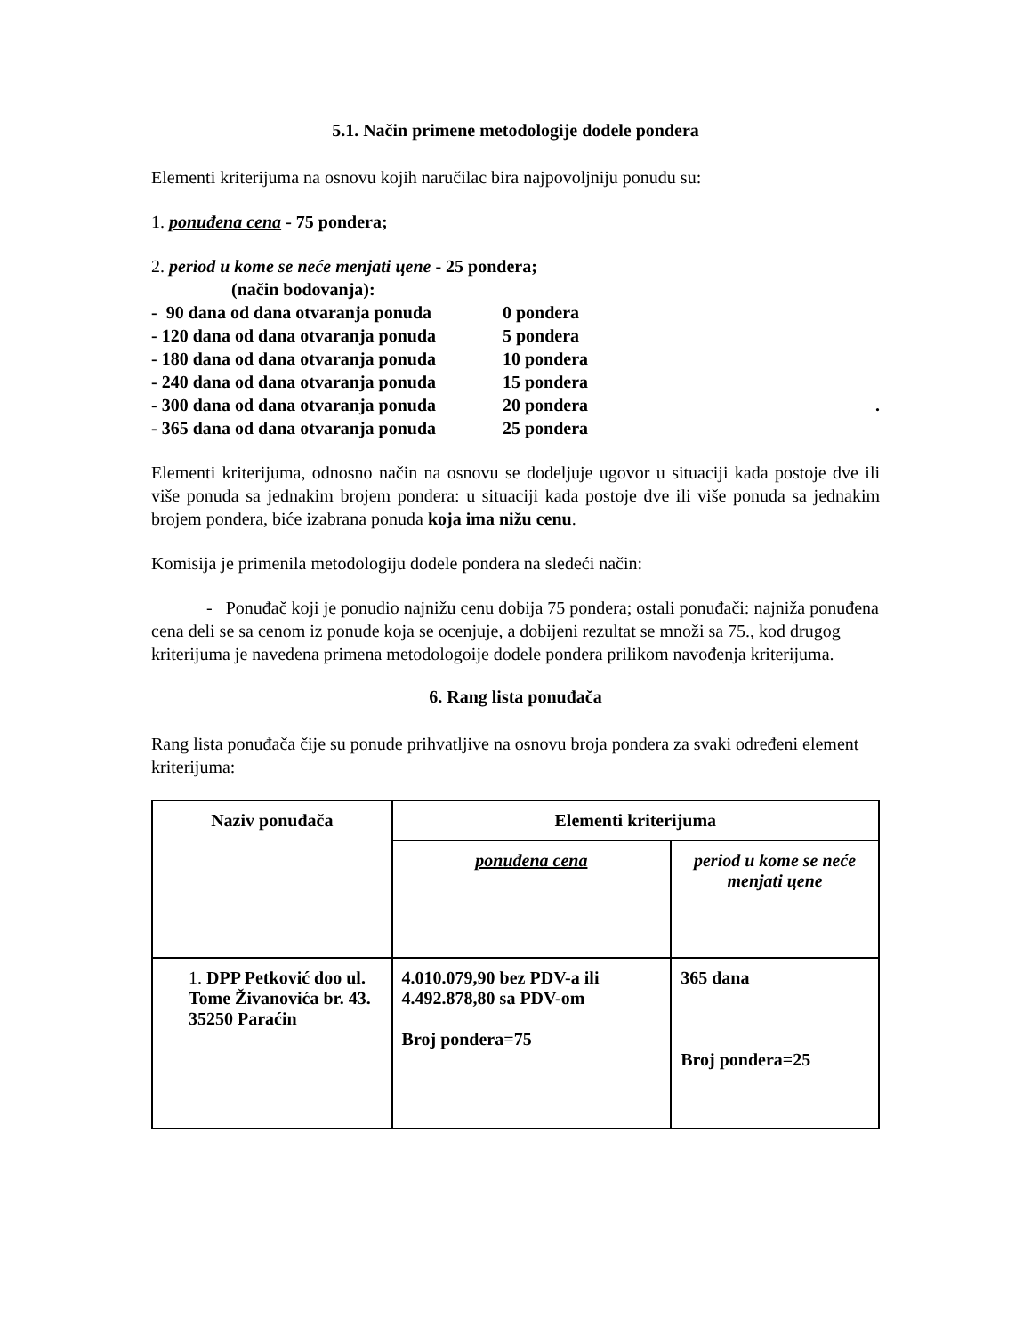5.1. Način primene metodologije dodele pondera
Elementi kriterijuma na osnovu kojih naručilac bira najpovoljniju ponudu su:
1. ponuđena cena - 75 pondera;
2. period u kome se neće menjati цene - 25 pondera;
(način bodovanja):
- 90 dana od dana otvaranja ponuda 0 pondera
- 120 dana od dana otvaranja ponuda 5 pondera
- 180 dana od dana otvaranja ponuda 10 pondera
- 240 dana od dana otvaranja ponuda 15 pondera
- 300 dana od dana otvaranja ponuda 20 pondera.
- 365 dana od dana otvaranja ponuda 25 pondera
Elementi kriterijuma, odnosno način na osnovu se dodeljuje ugovor u situaciji kada postoje dve ili više ponuda sa jednakim brojem pondera: u situaciji kada postoje dve ili više ponuda sa jednakim brojem pondera, biće izabrana ponuda koja ima nižu cenu.
Komisija je primenila metodologiju dodele pondera na sledeći način:
- Ponuđač koji je ponudio najnižu cenu dobija 75 pondera; ostali ponuđači: najniža ponuđena cena deli se sa cenom iz ponude koja se ocenjuje, a dobijeni rezultat se množi sa 75., kod drugog kriterijuma je navedena primena metodologoije dodele pondera prilikom navođenja kriterijuma.
6. Rang lista ponuđača
Rang lista ponuđača čije su ponude prihvatljive na osnovu broja pondera za svaki određeni element kriterijuma:
| Naziv ponuđača | Elementi kriterijuma | |
| --- | --- | --- |
| | ponuđena cena | period u kome se neće menjati цene |
| 1. DPP Petković doo ul. Tome Živanovića br. 43. 35250 Paraćin | 4.010.079,90 bez PDV-a ili 4.492.878,80 sa PDV-om Broj pondera=75 | 365 dana Broj pondera=25 |